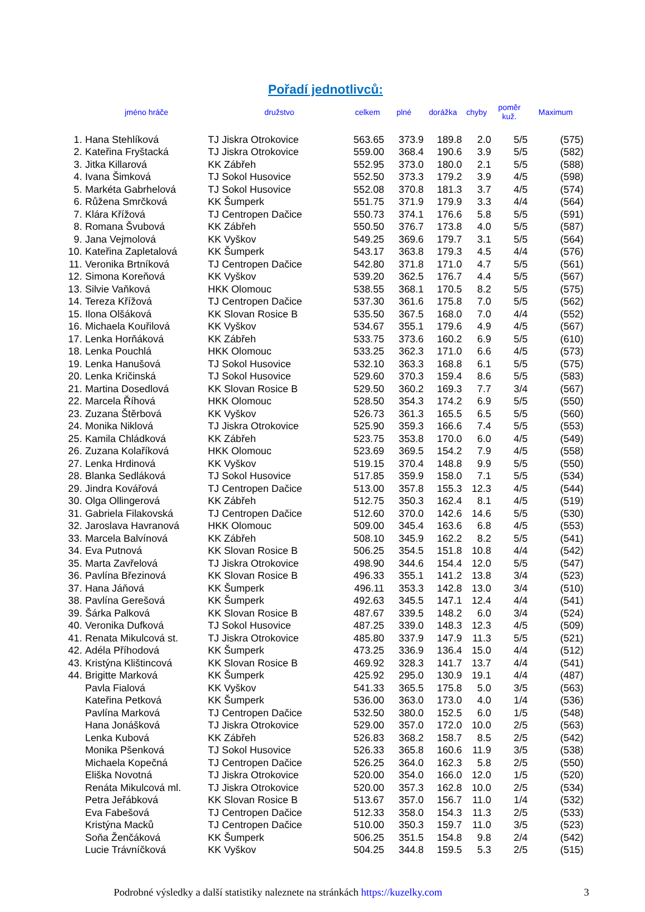Pořadí jednotlivců:
| | jméno hráče | družstvo | celkem | plné | dorážka | chyby | poměr kuž. | Maximum |
| --- | --- | --- | --- | --- | --- | --- | --- | --- |
| 1. | Hana Stehlíková | TJ Jiskra Otrokovice | 563.65 | 373.9 | 189.8 | 2.0 | 5/5 | (575) |
| 2. | Kateřina Fryštacká | TJ Jiskra Otrokovice | 559.00 | 368.4 | 190.6 | 3.9 | 5/5 | (582) |
| 3. | Jitka Killarová | KK Zábřeh | 552.95 | 373.0 | 180.0 | 2.1 | 5/5 | (588) |
| 4. | Ivana Šimková | TJ Sokol Husovice | 552.50 | 373.3 | 179.2 | 3.9 | 4/5 | (598) |
| 5. | Markéta Gabrhelová | TJ Sokol Husovice | 552.08 | 370.8 | 181.3 | 3.7 | 4/5 | (574) |
| 6. | Růžena Smrčková | KK Šumperk | 551.75 | 371.9 | 179.9 | 3.3 | 4/4 | (564) |
| 7. | Klára Křížová | TJ Centropen Dačice | 550.73 | 374.1 | 176.6 | 5.8 | 5/5 | (591) |
| 8. | Romana Švubová | KK Zábřeh | 550.50 | 376.7 | 173.8 | 4.0 | 5/5 | (587) |
| 9. | Jana Vejmolová | KK Vyškov | 549.25 | 369.6 | 179.7 | 3.1 | 5/5 | (564) |
| 10. | Kateřina Zapletalová | KK Šumperk | 543.17 | 363.8 | 179.3 | 4.5 | 4/4 | (576) |
| 11. | Veronika Brtníková | TJ Centropen Dačice | 542.80 | 371.8 | 171.0 | 4.7 | 5/5 | (561) |
| 12. | Simona Koreňová | KK Vyškov | 539.20 | 362.5 | 176.7 | 4.4 | 5/5 | (567) |
| 13. | Silvie Vaňková | HKK Olomouc | 538.55 | 368.1 | 170.5 | 8.2 | 5/5 | (575) |
| 14. | Tereza Křížová | TJ Centropen Dačice | 537.30 | 361.6 | 175.8 | 7.0 | 5/5 | (562) |
| 15. | Ilona Olšáková | KK Slovan Rosice B | 535.50 | 367.5 | 168.0 | 7.0 | 4/4 | (552) |
| 16. | Michaela Kouřilová | KK Vyškov | 534.67 | 355.1 | 179.6 | 4.9 | 4/5 | (567) |
| 17. | Lenka Horňáková | KK Zábřeh | 533.75 | 373.6 | 160.2 | 6.9 | 5/5 | (610) |
| 18. | Lenka Pouchlá | HKK Olomouc | 533.25 | 362.3 | 171.0 | 6.6 | 4/5 | (573) |
| 19. | Lenka Hanušová | TJ Sokol Husovice | 532.10 | 363.3 | 168.8 | 6.1 | 5/5 | (575) |
| 20. | Lenka Kričinská | TJ Sokol Husovice | 529.60 | 370.3 | 159.4 | 8.6 | 5/5 | (583) |
| 21. | Martina Dosedlová | KK Slovan Rosice B | 529.50 | 360.2 | 169.3 | 7.7 | 3/4 | (567) |
| 22. | Marcela Říhová | HKK Olomouc | 528.50 | 354.3 | 174.2 | 6.9 | 5/5 | (550) |
| 23. | Zuzana Štěrbová | KK Vyškov | 526.73 | 361.3 | 165.5 | 6.5 | 5/5 | (560) |
| 24. | Monika Niklová | TJ Jiskra Otrokovice | 525.90 | 359.3 | 166.6 | 7.4 | 5/5 | (553) |
| 25. | Kamila Chládková | KK Zábřeh | 523.75 | 353.8 | 170.0 | 6.0 | 4/5 | (549) |
| 26. | Zuzana Kolaříková | HKK Olomouc | 523.69 | 369.5 | 154.2 | 7.9 | 4/5 | (558) |
| 27. | Lenka Hrdinová | KK Vyškov | 519.15 | 370.4 | 148.8 | 9.9 | 5/5 | (550) |
| 28. | Blanka Sedláková | TJ Sokol Husovice | 517.85 | 359.9 | 158.0 | 7.1 | 5/5 | (534) |
| 29. | Jindra Kovářová | TJ Centropen Dačice | 513.00 | 357.8 | 155.3 | 12.3 | 4/5 | (544) |
| 30. | Olga Ollingerová | KK Zábřeh | 512.75 | 350.3 | 162.4 | 8.1 | 4/5 | (519) |
| 31. | Gabriela Filakovská | TJ Centropen Dačice | 512.60 | 370.0 | 142.6 | 14.6 | 5/5 | (530) |
| 32. | Jaroslava Havranová | HKK Olomouc | 509.00 | 345.4 | 163.6 | 6.8 | 4/5 | (553) |
| 33. | Marcela Balvínová | KK Zábřeh | 508.10 | 345.9 | 162.2 | 8.2 | 5/5 | (541) |
| 34. | Eva Putnová | KK Slovan Rosice B | 506.25 | 354.5 | 151.8 | 10.8 | 4/4 | (542) |
| 35. | Marta Zavřelová | TJ Jiskra Otrokovice | 498.90 | 344.6 | 154.4 | 12.0 | 5/5 | (547) |
| 36. | Pavlína Březinová | KK Slovan Rosice B | 496.33 | 355.1 | 141.2 | 13.8 | 3/4 | (523) |
| 37. | Hana Jáňová | KK Šumperk | 496.11 | 353.3 | 142.8 | 13.0 | 3/4 | (510) |
| 38. | Pavlína Gerešová | KK Šumperk | 492.63 | 345.5 | 147.1 | 12.4 | 4/4 | (541) |
| 39. | Šárka Palková | KK Slovan Rosice B | 487.67 | 339.5 | 148.2 | 6.0 | 3/4 | (524) |
| 40. | Veronika Dufková | TJ Sokol Husovice | 487.25 | 339.0 | 148.3 | 12.3 | 4/5 | (509) |
| 41. | Renata Mikulcová st. | TJ Jiskra Otrokovice | 485.80 | 337.9 | 147.9 | 11.3 | 5/5 | (521) |
| 42. | Adéla Příhodová | KK Šumperk | 473.25 | 336.9 | 136.4 | 15.0 | 4/4 | (512) |
| 43. | Kristýna Klištincová | KK Slovan Rosice B | 469.92 | 328.3 | 141.7 | 13.7 | 4/4 | (541) |
| 44. | Brigitte Marková | KK Šumperk | 425.92 | 295.0 | 130.9 | 19.1 | 4/4 | (487) |
| | Pavla Fialová | KK Vyškov | 541.33 | 365.5 | 175.8 | 5.0 | 3/5 | (563) |
| | Kateřina Petková | KK Šumperk | 536.00 | 363.0 | 173.0 | 4.0 | 1/4 | (536) |
| | Pavlína Marková | TJ Centropen Dačice | 532.50 | 380.0 | 152.5 | 6.0 | 1/5 | (548) |
| | Hana Jonášková | TJ Jiskra Otrokovice | 529.00 | 357.0 | 172.0 | 10.0 | 2/5 | (563) |
| | Lenka Kubová | KK Zábřeh | 526.83 | 368.2 | 158.7 | 8.5 | 2/5 | (542) |
| | Monika Pšenková | TJ Sokol Husovice | 526.33 | 365.8 | 160.6 | 11.9 | 3/5 | (538) |
| | Michaela Kopečná | TJ Centropen Dačice | 526.25 | 364.0 | 162.3 | 5.8 | 2/5 | (550) |
| | Eliška Novotná | TJ Jiskra Otrokovice | 520.00 | 354.0 | 166.0 | 12.0 | 1/5 | (520) |
| | Renáta Mikulcová ml. | TJ Jiskra Otrokovice | 520.00 | 357.3 | 162.8 | 10.0 | 2/5 | (534) |
| | Petra Jeřábková | KK Slovan Rosice B | 513.67 | 357.0 | 156.7 | 11.0 | 1/4 | (532) |
| | Eva Fabešová | TJ Centropen Dačice | 512.33 | 358.0 | 154.3 | 11.3 | 2/5 | (533) |
| | Kristýna Macků | TJ Centropen Dačice | 510.00 | 350.3 | 159.7 | 11.0 | 3/5 | (523) |
| | Soňa Ženčáková | KK Šumperk | 506.25 | 351.5 | 154.8 | 9.8 | 2/4 | (542) |
| | Lucie Trávníčková | KK Vyškov | 504.25 | 344.8 | 159.5 | 5.3 | 2/5 | (515) |
Podrobné výsledky a další statistiky naleznete na stránkách https://kuzelky.com 3